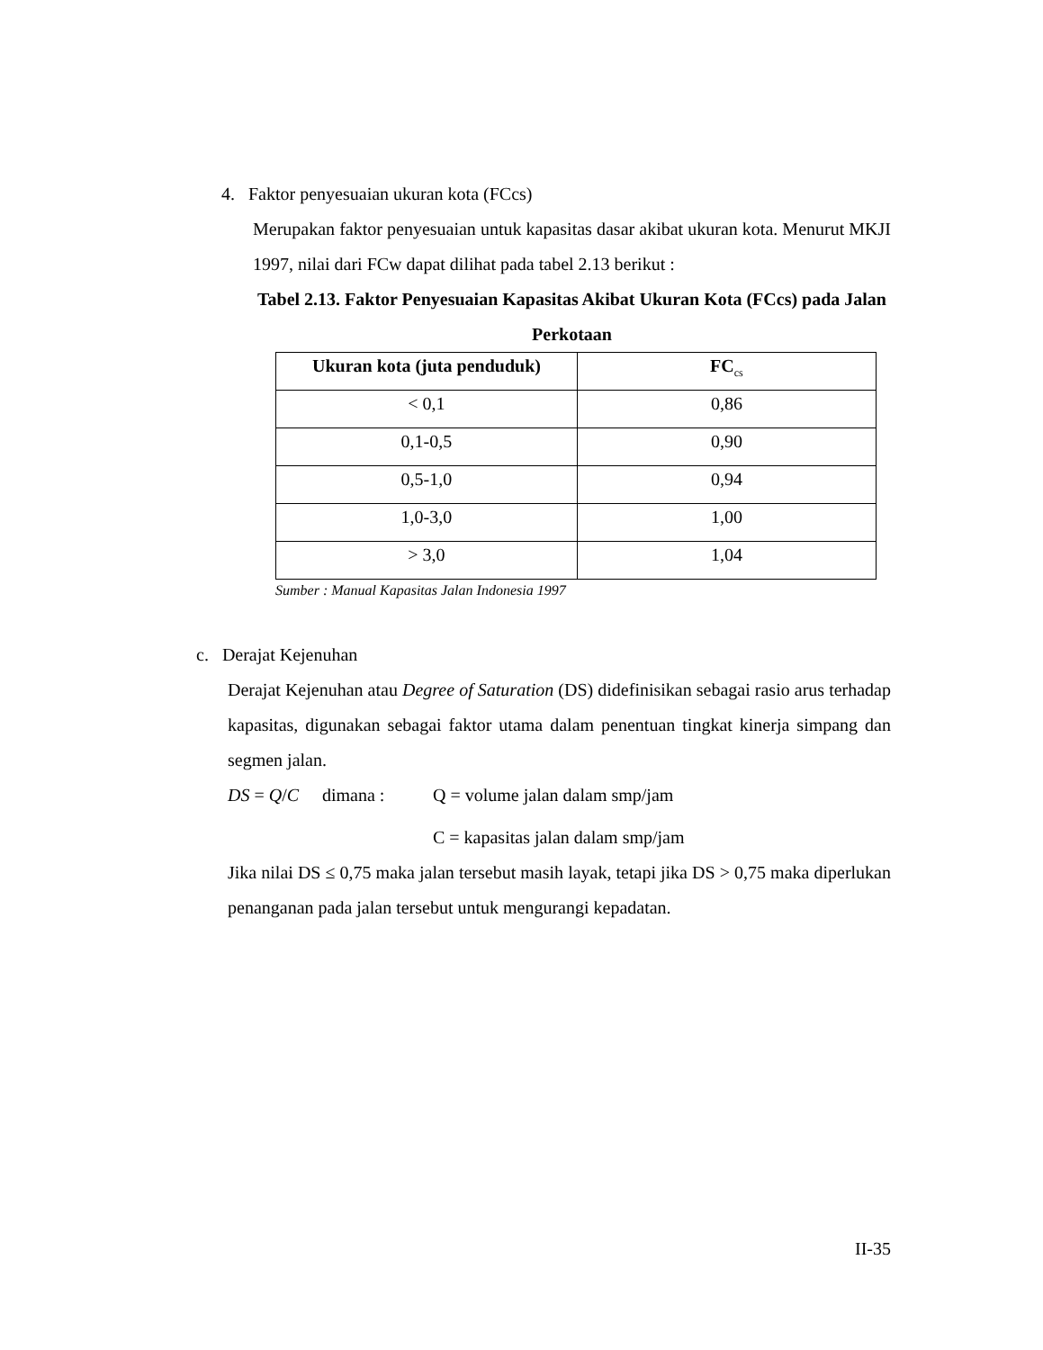4. Faktor penyesuaian ukuran kota (FCcs)
Merupakan faktor penyesuaian untuk kapasitas dasar akibat ukuran kota. Menurut MKJI 1997, nilai dari FCw dapat dilihat pada tabel 2.13 berikut :
Tabel 2.13. Faktor Penyesuaian Kapasitas Akibat Ukuran Kota (FCcs) pada Jalan Perkotaan
| Ukuran kota (juta penduduk) | FC<sub>cs</sub> |
| --- | --- |
| < 0,1 | 0,86 |
| 0,1-0,5 | 0,90 |
| 0,5-1,0 | 0,94 |
| 1,0-3,0 | 1,00 |
| > 3,0 | 1,04 |
Sumber : Manual Kapasitas Jalan Indonesia 1997
c. Derajat Kejenuhan
Derajat Kejenuhan atau Degree of Saturation (DS) didefinisikan sebagai rasio arus terhadap kapasitas, digunakan sebagai faktor utama dalam penentuan tingkat kinerja simpang dan segmen jalan.
DS = Q/C dimana : Q = volume jalan dalam smp/jam
C = kapasitas jalan dalam smp/jam
Jika nilai DS ≤ 0,75 maka jalan tersebut masih layak, tetapi jika DS > 0,75 maka diperlukan penanganan pada jalan tersebut untuk mengurangi kepadatan.
II-35